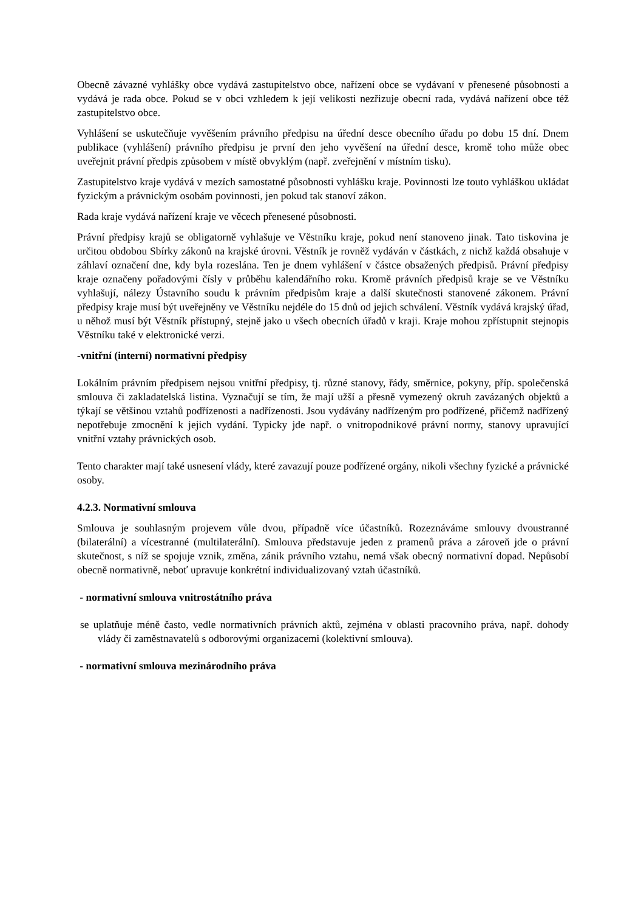Obecně závazné vyhlášky obce vydává zastupitelstvo obce, nařízení obce se vydávaní v přenesené působnosti a vydává je rada obce. Pokud se v obci vzhledem k její velikosti nezřizuje obecní rada, vydává nařízení obce též zastupitelstvo obce.
Vyhlášení se uskutečňuje vyvěšením právního předpisu na úřední desce obecního úřadu po dobu 15 dní. Dnem publikace (vyhlášení) právního předpisu je první den jeho vyvěšení na úřední desce, kromě toho může obec uveřejnit právní předpis způsobem v místě obvyklým (např. zveřejnění v místním tisku).
Zastupitelstvo kraje vydává v mezích samostatné působnosti vyhlášku kraje. Povinnosti lze touto vyhláškou ukládat fyzickým a právnickým osobám povinnosti, jen pokud tak stanoví zákon.
Rada kraje vydává nařízení kraje ve věcech přenesené působnosti.
Právní předpisy krajů se obligatorně vyhlašuje ve Věstníku kraje, pokud není stanoveno jinak. Tato tiskovina je určitou obdobou Sbírky zákonů na krajské úrovni. Věstník je rovněž vydáván v částkách, z nichž každá obsahuje v záhlaví označení dne, kdy byla rozeslána. Ten je dnem vyhlášení v částce obsažených předpisů. Právní předpisy kraje označeny pořadovými čísly v průběhu kalendářního roku. Kromě právních předpisů kraje se ve Věstníku vyhlašují, nálezy Ústavního soudu k právním předpisům kraje a další skutečnosti stanovené zákonem. Právní předpisy kraje musí být uveřejněny ve Věstníku nejdéle do 15 dnů od jejich schválení. Věstník vydává krajský úřad, u něhož musí být Věstník přístupný, stejně jako u všech obecních úřadů v kraji. Kraje mohou zpřístupnit stejnopis Věstníku také v elektronické verzi.
-vnitřní (interní) normativní předpisy
Lokálním právním předpisem nejsou vnitřní předpisy, tj. různé stanovy, řády, směrnice, pokyny, příp. společenská smlouva či zakladatelská listina. Vyznačují se tím, že mají užší a přesně vymezený okruh zavázaných objektů a týkají se většinou vztahů podřízenosti a nadřízenosti. Jsou vydávány nadřízeným pro podřízené, přičemž nadřízený nepotřebuje zmocnění k jejich vydání. Typicky jde např. o vnitropodnikové právní normy, stanovy upravující vnitřní vztahy právnických osob.
Tento charakter mají také usnesení vlády, které zavazují pouze podřízené orgány, nikoli všechny fyzické a právnické osoby.
4.2.3. Normativní smlouva
Smlouva je souhlasným projevem vůle dvou, případně více účastníků. Rozeznáváme smlouvy dvoustranné (bilaterální) a vícestranné (multilaterální). Smlouva představuje jeden z pramenů práva a zároveň jde o právní skutečnost, s níž se spojuje vznik, změna, zánik právního vztahu, nemá však obecný normativní dopad. Nepůsobí obecně normativně, neboť upravuje konkrétní individualizovaný vztah účastníků.
- normativní smlouva vnitrostátního práva
se uplatňuje méně často, vedle normativních právních aktů, zejména v oblasti pracovního práva, např. dohody vlády či zaměstnavatelů s odborovými organizacemi (kolektivní smlouva).
- normativní smlouva mezinárodního práva